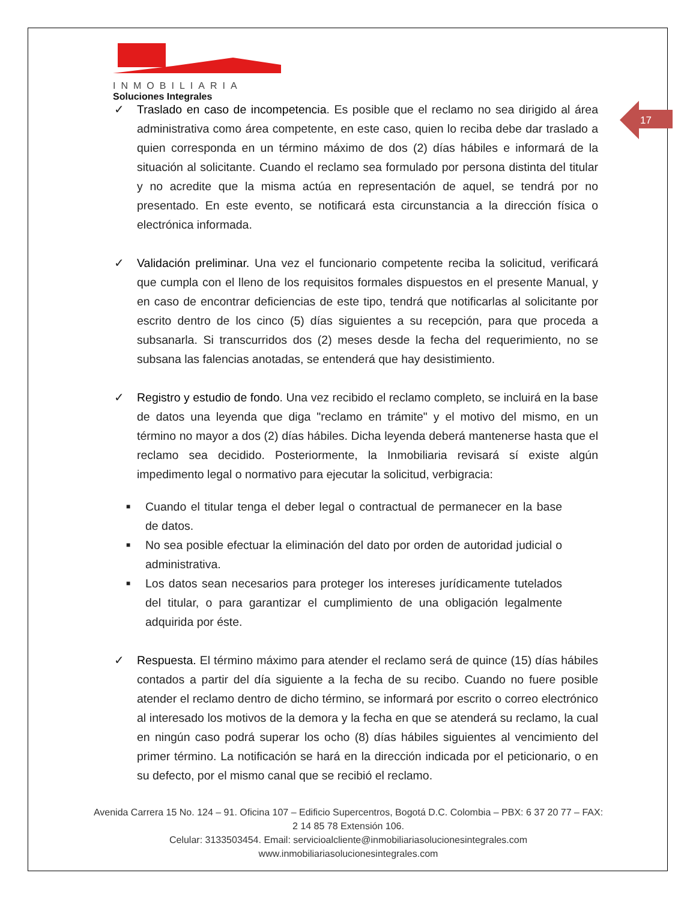INMOBILIARIA
Soluciones Integrales
17
✓ Traslado en caso de incompetencia. Es posible que el reclamo no sea dirigido al área administrativa como área competente, en este caso, quien lo reciba debe dar traslado a quien corresponda en un término máximo de dos (2) días hábiles e informará de la situación al solicitante. Cuando el reclamo sea formulado por persona distinta del titular y no acredite que la misma actúa en representación de aquel, se tendrá por no presentado. En este evento, se notificará esta circunstancia a la dirección física o electrónica informada.
✓ Validación preliminar. Una vez el funcionario competente reciba la solicitud, verificará que cumpla con el lleno de los requisitos formales dispuestos en el presente Manual, y en caso de encontrar deficiencias de este tipo, tendrá que notificarlas al solicitante por escrito dentro de los cinco (5) días siguientes a su recepción, para que proceda a subsanarla. Si transcurridos dos (2) meses desde la fecha del requerimiento, no se subsana las falencias anotadas, se entenderá que hay desistimiento.
✓ Registro y estudio de fondo. Una vez recibido el reclamo completo, se incluirá en la base de datos una leyenda que diga "reclamo en trámite" y el motivo del mismo, en un término no mayor a dos (2) días hábiles. Dicha leyenda deberá mantenerse hasta que el reclamo sea decidido. Posteriormente, la Inmobiliaria revisará sí existe algún impedimento legal o normativo para ejecutar la solicitud, verbigracia:
■ Cuando el titular tenga el deber legal o contractual de permanecer en la base de datos.
■ No sea posible efectuar la eliminación del dato por orden de autoridad judicial o administrativa.
■ Los datos sean necesarios para proteger los intereses jurídicamente tutelados del titular, o para garantizar el cumplimiento de una obligación legalmente adquirida por éste.
✓ Respuesta. El término máximo para atender el reclamo será de quince (15) días hábiles contados a partir del día siguiente a la fecha de su recibo. Cuando no fuere posible atender el reclamo dentro de dicho término, se informará por escrito o correo electrónico al interesado los motivos de la demora y la fecha en que se atenderá su reclamo, la cual en ningún caso podrá superar los ocho (8) días hábiles siguientes al vencimiento del primer término. La notificación se hará en la dirección indicada por el peticionario, o en su defecto, por el mismo canal que se recibió el reclamo.
Avenida Carrera 15 No. 124 – 91. Oficina 107 – Edificio Supercentros, Bogotá D.C. Colombia – PBX: 6 37 20 77 – FAX: 2 14 85 78 Extensión 106.
Celular: 3133503454. Email: servicioalcliente@inmobiliariasolucionesintegrales.com
www.inmobiliariasolucionesintegrales.com